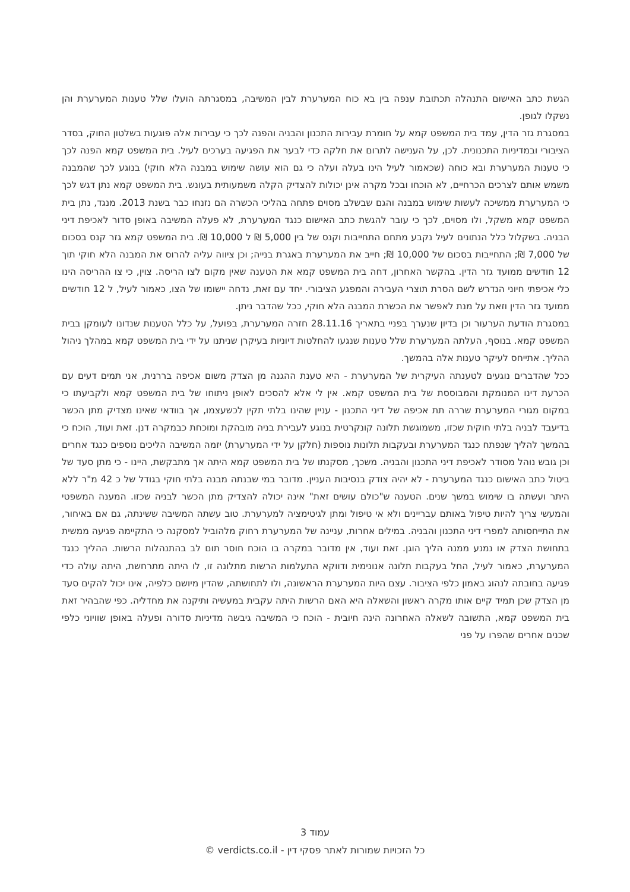הגשת כתב האישום התנהלה תכתובת ענפה בין בא כוח המערערת לבין המשיבה, במסגרתה הועלו שלל טענות המערערת והן נשקלו לגופן.
במסגרת גזר הדין, עמד בית המשפט קמא על חומרת עבירות התכנון והבניה והפנה לכך כי עבירות אלה פוגעות בשלטון החוק, בסדר הציבורי ובמדיניות התכנונית. לכן, על הענישה לתרום את חלקה כדי לבער את הפגיעה בערכים לעיל. בית המשפט קמא הפנה לכך כי טענות המערערת ובא כוחה (שכאמור לעיל הינו בעלה ועלה כי גם הוא עושה שימוש במבנה הלא חוקי) בנוגע לכך שהמבנה משמש אותם לצרכים הכרחיים, לא הוכחו ובכל מקרה אינן יכולות להצדיק הקלה משמעותית בעונש. בית המשפט קמא נתן דגש לכך כי המערערת ממשיכה לעשות שימוש במבנה והגם שבשלב מסוים פתחה בהליכי הכשרה הם נזנחו כבר בשנת 2013. מנגד, נתן בית המשפט קמא משקל, ולו מסוים, לכך כי עובר להגשת כתב האישום כנגד המערערת, לא פעלה המשיבה באופן סדור לאכיפת דיני הבניה. בשקלול כלל הנתונים לעיל נקבע מתחם התחייבות וקנס של בין 5,000 ₪ ל 10,000 ₪. בית המשפט קמא גזר קנס בסכום של 7,000 ₪; התחייבות בסכום של 10,000 ₪; חייב את המערערת באגרת בנייה; וכן ציווה עליה להרוס את המבנה הלא חוקי תוך 12 חודשים ממועד גזר הדין. בהקשר האחרון, דחה בית המשפט קמא את הטענה שאין מקום לצו הריסה. צוין, כי צו ההריסה הינו כלי אכיפתי חיוני הנדרש לשם הסרת תוצרי העבירה והמפגע הציבורי. יחד עם זאת, נדחה יישומו של הצו, כאמור לעיל, ל 12 חודשים ממועד גזר הדין וזאת על מנת לאפשר את הכשרת המבנה הלא חוקי, ככל שהדבר ניתן.
במסגרת הודעת הערעור וכן בדיון שנערך בפניי בתאריך 28.11.16 חזרה המערערת, בפועל, על כלל הטענות שנדונו לעומקן בבית המשפט קמא. בנוסף, העלתה המערערת שלל טענות שנגעו להחלטות דיוניות בעיקרן שניתנו על ידי בית המשפט קמא במהלך ניהול ההליך. אתייחס לעיקר טענות אלה בהמשך.
ככל שהדברים נוגעים לטענתה העיקרית של המערערת - היא טענת ההגנה מן הצדק משום אכיפה בררנית, אני תמים דעים עם הכרעת דינו המנומקת והמבוססת של בית המשפט קמא. אין לי אלא להסכים לאופן ניתוחו של בית המשפט קמא ולקביעתו כי במקום מגורי המערערת שררה תת אכיפה של דיני התכנון - עניין שהינו בלתי תקין לכשעצמו, אך בוודאי שאינו מצדיק מתן הכשר בדיעבד לבניה בלתי חוקית שכזו, משמוגשת תלונה קונקרטית בנוגע לעבירת בניה מובהקת ומוכחת כבמקרה דנן. זאת ועוד, הוכח כי בהמשך להליך שנפתח כנגד המערערת ובעקבות תלונות נוספות (חלקן על ידי המערערת) יזמה המשיבה הליכים נוספים כנגד אחרים וכן גובש נוהל מסודר לאכיפת דיני התכנון והבניה. משכך, מסקנתו של בית המשפט קמא היתה אך מתבקשת, היינו - כי מתן סעד של ביטול כתב האישום כנגד המערערת - לא יהיה צודק בנסיבות העניין. מדובר במי שבנתה מבנה בלתי חוקי בגודל של כ 42 מ"ר ללא היתר ועשתה בו שימוש במשך שנים. הטענה ש"כולם עושים זאת" אינה יכולה להצדיק מתן הכשר לבניה שכזו. המענה המשפטי והמעשי צריך להיות טיפול באותם עבריינים ולא אי טיפול ומתן לגיטימציה למערערת. טוב עשתה המשיבה ששינתה, גם אם באיחור, את התייחסותה למפרי דיני התכנון והבניה. במילים אחרות, עניינה של המערערת רחוק מלהוביל למסקנה כי התקיימה פגיעה ממשית בתחושת הצדק או נמנע ממנה הליך הוגן. זאת ועוד, אין מדובר במקרה בו הוכח חוסר תום לב בהתנהלות הרשות. ההליך כנגד המערערת, כאמור לעיל, החל בעקבות תלונה אנונימית ודווקא התעלמות הרשות מתלונה זו, לו היתה מתרחשת, היתה עולה כדי פגיעה בחובתה לנהוג באמון כלפי הציבור. עצם היות המערערת הראשונה, ולו לתחושתה, שהדין מיושם כלפיה, אינו יכול להקים סעד מן הצדק שכן תמיד קיים אותו מקרה ראשון והשאלה היא האם הרשות היתה עקבית במעשיה ותיקנה את מחדליה. כפי שהבהיר זאת בית המשפט קמא, התשובה לשאלה האחרונה הינה חיובית - הוכח כי המשיבה גיבשה מדיניות סדורה ופעלה באופן שוויוני כלפי שכנים אחרים שהפרו על פני
עמוד 3
כל הזכויות שמורות לאתר פסקי דין - verdicts.co.il ©